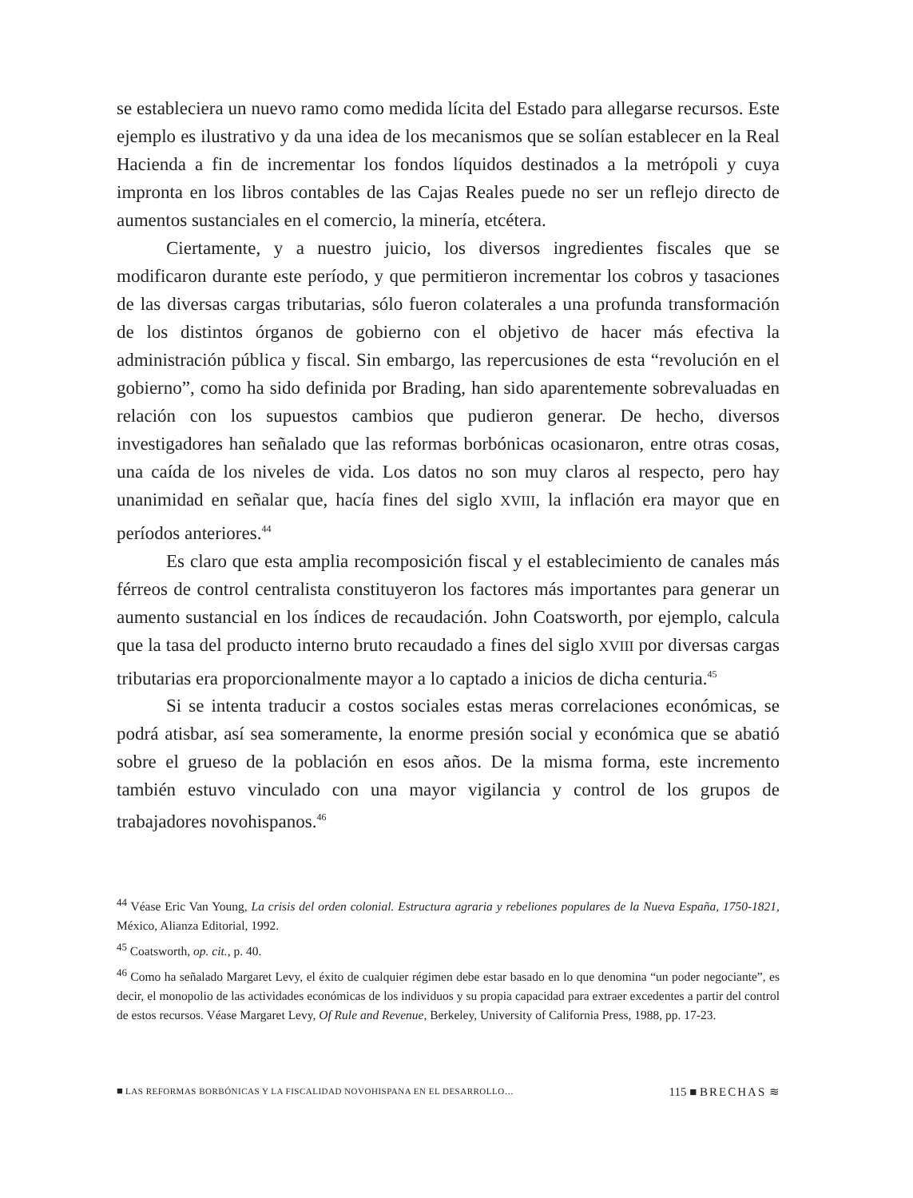se estableciera un nuevo ramo como medida lícita del Estado para allegarse recursos. Este ejemplo es ilustrativo y da una idea de los mecanismos que se solían establecer en la Real Hacienda a fin de incrementar los fondos líquidos destinados a la metrópoli y cuya impronta en los libros contables de las Cajas Reales puede no ser un reflejo directo de aumentos sustanciales en el comercio, la minería, etcétera.
Ciertamente, y a nuestro juicio, los diversos ingredientes fiscales que se modificaron durante este período, y que permitieron incrementar los cobros y tasaciones de las diversas cargas tributarias, sólo fueron colaterales a una profunda transformación de los distintos órganos de gobierno con el objetivo de hacer más efectiva la administración pública y fiscal. Sin embargo, las repercusiones de esta “revolución en el gobierno”, como ha sido definida por Brading, han sido aparentemente sobrevaluadas en relación con los supuestos cambios que pudieron generar. De hecho, diversos investigadores han señalado que las reformas borbónicas ocasionaron, entre otras cosas, una caída de los niveles de vida. Los datos no son muy claros al respecto, pero hay unanimidad en señalar que, hacía fines del siglo XVIII, la inflación era mayor que en períodos anteriores.<sup>44</sup>
Es claro que esta amplia recomposición fiscal y el establecimiento de canales más férreos de control centralista constituyeron los factores más importantes para generar un aumento sustancial en los índices de recaudación. John Coatsworth, por ejemplo, calcula que la tasa del producto interno bruto recaudado a fines del siglo XVIII por diversas cargas tributarias era proporcionalmente mayor a lo captado a inicios de dicha centuria.<sup>45</sup>
Si se intenta traducir a costos sociales estas meras correlaciones económicas, se podrá atisbar, así sea someramente, la enorme presión social y económica que se abatió sobre el grueso de la población en esos años. De la misma forma, este incremento también estuvo vinculado con una mayor vigilancia y control de los grupos de trabajadores novohispanos.<sup>46</sup>
<sup>44</sup> Véase Eric Van Young, La crisis del orden colonial. Estructura agraria y rebeliones populares de la Nueva España, 1750-1821, México, Alianza Editorial, 1992.
<sup>45</sup> Coatsworth, op. cit., p. 40.
<sup>46</sup> Como ha señalado Margaret Levy, el éxito de cualquier régimen debe estar basado en lo que denomina “un poder negociante”, es decir, el monopolio de las actividades económicas de los individuos y su propia capacidad para extraer excedentes a partir del control de estos recursos. Véase Margaret Levy, Of Rule and Revenue, Berkeley, University of California Press, 1988, pp. 17-23.
■ LAS REFORMAS BORBÓNICAS Y LA FISCALIDAD NOVOHISPANA EN EL DESARROLLO… 115 ■ BRECHAS ≋